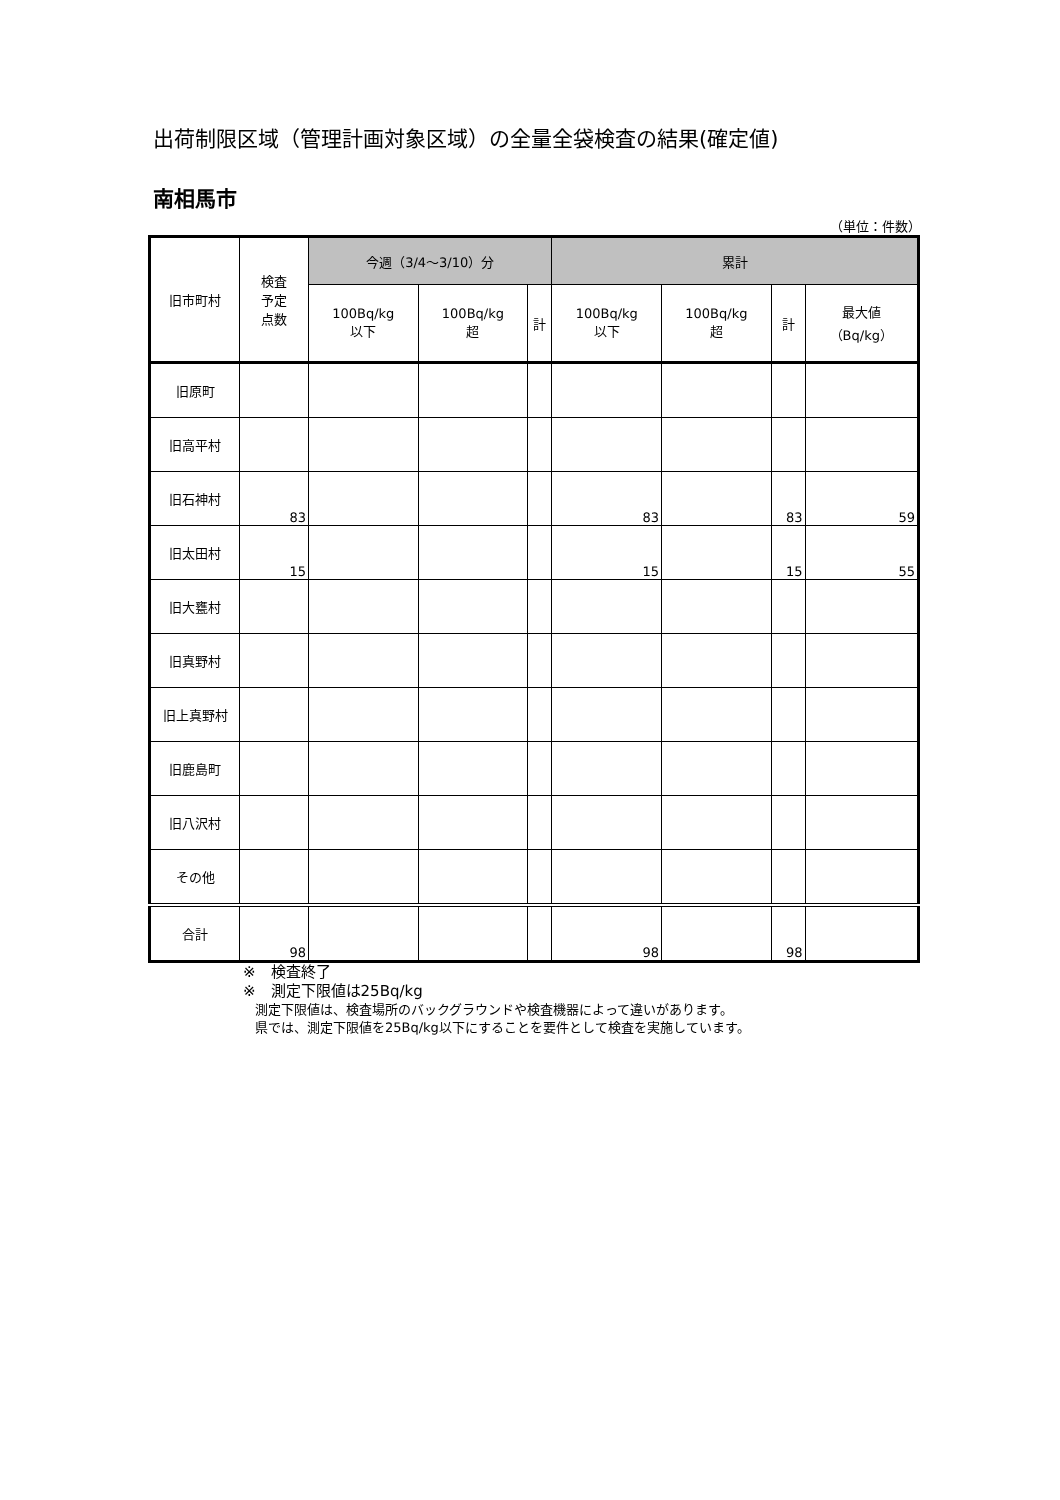出荷制限区域（管理計画対象区域）の全量全袋検査の結果(確定値)
南相馬市
（単位：件数）
| 旧市町村 | 検査 予定 点数 | 今週（3/4～3/10）分 | | | 累計 | | | |
| --- | --- | --- | --- | --- | --- | --- | --- | --- |
| | | 100Bq/kg 以下 | 100Bq/kg 超 | 計 | 100Bq/kg 以下 | 100Bq/kg 超 | 計 | 最大値 （Bq/kg） |
| 旧原町 | | | | | | | | |
| 旧高平村 | | | | | | | | |
| 旧石神村 | 83 | | | | 83 | | 83 | 59 |
| 旧太田村 | 15 | | | | 15 | | 15 | 55 |
| 旧大甕村 | | | | | | | | |
| 旧真野村 | | | | | | | | |
| 旧上真野村 | | | | | | | | |
| 旧鹿島町 | | | | | | | | |
| 旧八沢村 | | | | | | | | |
| その他 | | | | | | | | |
| 合計 | 98 | | | | 98 | | 98 | |
※　検査終了
※　測定下限値は25Bq/kg
測定下限値は、検査場所のバックグラウンドや検査機器によって違いがあります。
県では、測定下限値を25Bq/kg以下にすることを要件として検査を実施しています。